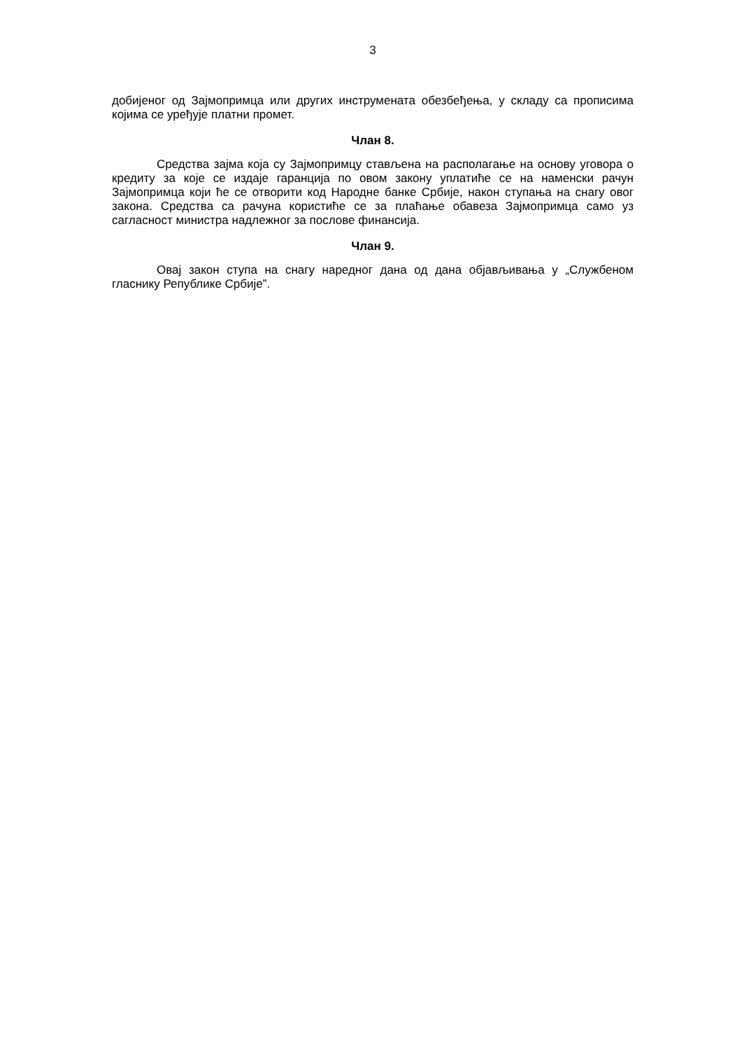3
добијеног од Зајмопримца или других инструмената обезбеђења, у складу са прописима којима се уређује платни промет.
Члан 8.
Средства зајма која су Зајмопримцу стављена на располагање на основу уговора о кредиту за које се издаје гаранција по овом закону уплатиће се на наменски рачун Зајмопримца који ће се отворити код Народне банке Србије, након ступања на снагу овог закона. Средства са рачуна користиће се за плаћање обавеза Зајмопримца само уз сагласност министра надлежног за послове финансија.
Члан 9.
Овај закон ступа на снагу наредног дана од дана објављивања у „Службеном гласнику Републике Србије”.